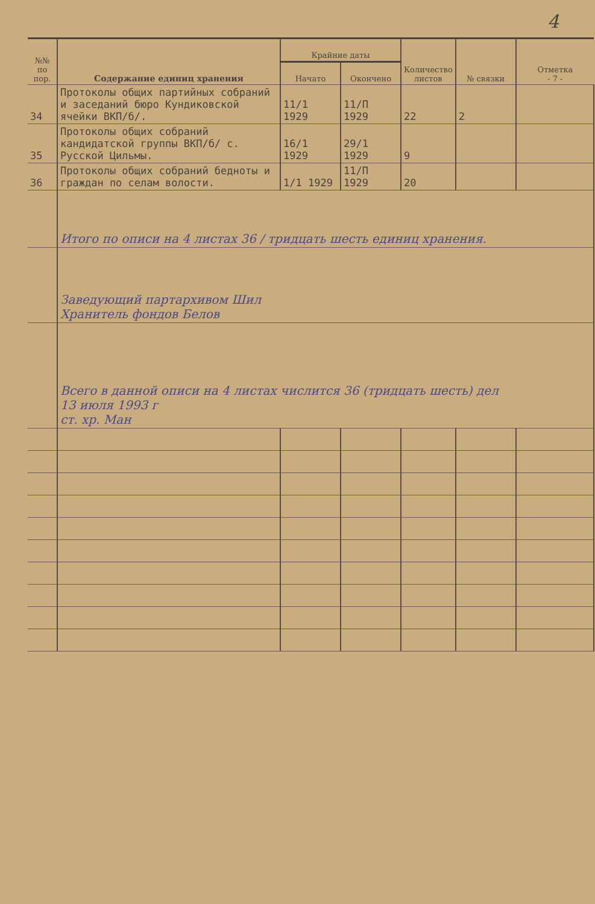4
| №№ по пор. | Содержание единиц хранения | Крайние даты | | Количество листов | № связки | Отметка - 7 - |
| --- | --- | --- | --- | --- | --- | --- |
| | | Начато | Окончено | | | |
| 34 | Протоколы общих партийных собраний и заседаний бюро Кундиковской ячейки ВКП/б/. | 11/1 1929 | 11/П 1929 | 22 | 2 | |
| 35 | Протоколы общих собраний кандидатской группы ВКП/б/ с. Русской Цильмы. | 16/1 1929 | 29/1 1929 | 9 | | |
| 36 | Протоколы общих собраний бедноты и граждан по селам волости. | 1/1 1929 | 11/П 1929 | 20 | | |
| | Итого по описи на 4 листах 36 / тридцать шесть единиц хранения. | | | | | |
| | Заведующий партархивом Шил Хранитель фондов Белов | | | | | |
| | Всего в данной описи на 4 листах числится 36 (тридцать шесть) дел 13 июля 1993 г ст. хр. Ман | | | | | |